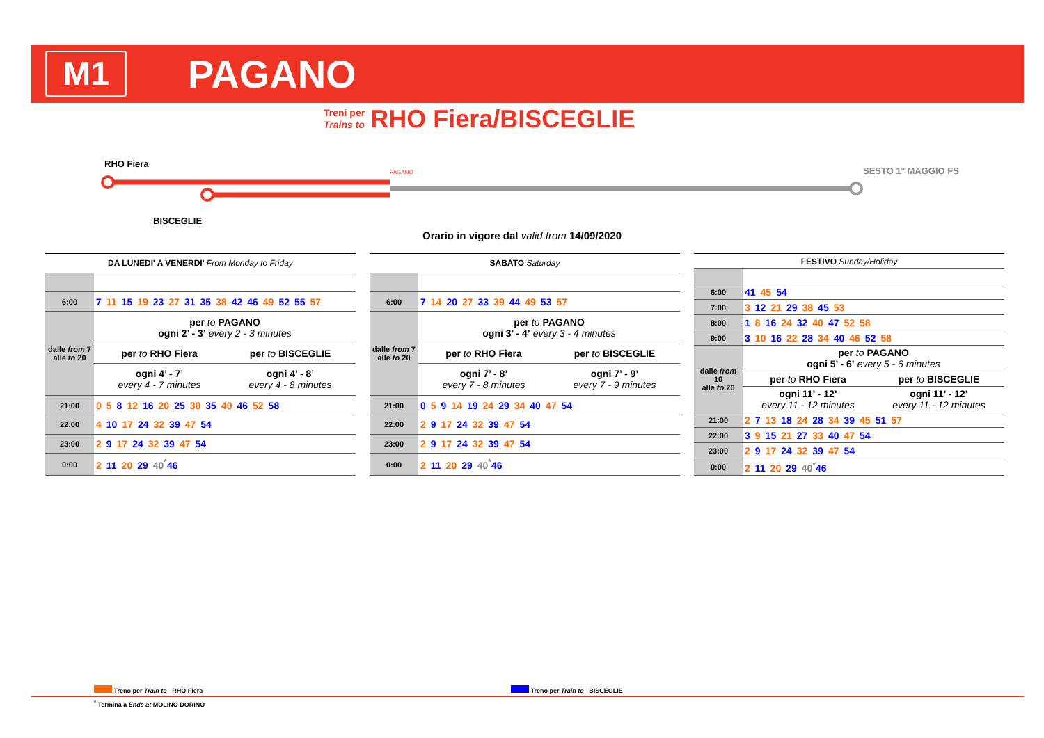M1
PAGANO
Treni per
Trains to RHO Fiera/BISCEGLIE
RHO Fiera
BISCEGLIE
PAGANO
SESTO 1° MAGGIO FS
Orario in vigore dal valid from 14/09/2020
| DA LUNEDI' A VENERDI' From Monday to Friday | | |
| --- | --- | --- |
| 6:00 | 7 11 15 19 23 27 31 35 38 42 46 49 52 55 57 | |
| dalle from 7 alle to 20 | per to PAGANO ogni 2’ - 3’ every 2 - 3 minutes | |
| | per to RHO Fiera | per to BISCEGLIE |
| | ogni 4’ - 7’ every 4 - 7 minutes | ogni 4’ - 8’ every 4 - 8 minutes |
| 21:00 | 0 5 8 12 16 20 25 30 35 40 46 52 58 | |
| 22:00 | 4 10 17 24 32 39 47 54 | |
| 23:00 | 2 9 17 24 32 39 47 54 | |
| 0:00 | 2 11 20 29 40<sup>*</sup> 46 | |
| SABATO Saturday | | |
| --- | --- | --- |
| 6:00 | 7 14 20 27 33 39 44 49 53 57 | |
| dalle from 7 alle to 20 | per to PAGANO ogni 3’ - 4’ every 3 - 4 minutes | |
| | per to RHO Fiera | per to BISCEGLIE |
| | ogni 7’ - 8’ every 7 - 8 minutes | ogni 7’ - 9’ every 7 - 9 minutes |
| 21:00 | 0 5 9 14 19 24 29 34 40 47 54 | |
| 22:00 | 2 9 17 24 32 39 47 54 | |
| 23:00 | 2 9 17 24 32 39 47 54 | |
| 0:00 | 2 11 20 29 40<sup>*</sup> 46 | |
| FESTIVO Sunday/Holiday | | |
| --- | --- | --- |
| 6:00 | 41 45 54 | |
| 7:00 | 3 12 21 29 38 45 53 | |
| 8:00 | 1 8 16 24 32 40 47 52 58 | |
| 9:00 | 3 10 16 22 28 34 40 46 52 58 | |
| dalle from 10 alle to 20 | per to PAGANO ogni 5’ - 6’ every 5 - 6 minutes | |
| | per to RHO Fiera | per to BISCEGLIE |
| | ogni 11’ - 12’ every 11 - 12 minutes | ogni 11’ - 12’ every 11 - 12 minutes |
| 21:00 | 2 7 13 18 24 28 34 39 45 51 57 | |
| 22:00 | 3 9 15 21 27 33 40 47 54 | |
| 23:00 | 2 9 17 24 32 39 47 54 | |
| 0:00 | 2 11 20 29 40<sup>*</sup> 46 | |
Treno per Train to RHO Fiera Treno per Train to BISCEGLIE
<sup>*</sup> Termina a Ends at MOLINO DORINO